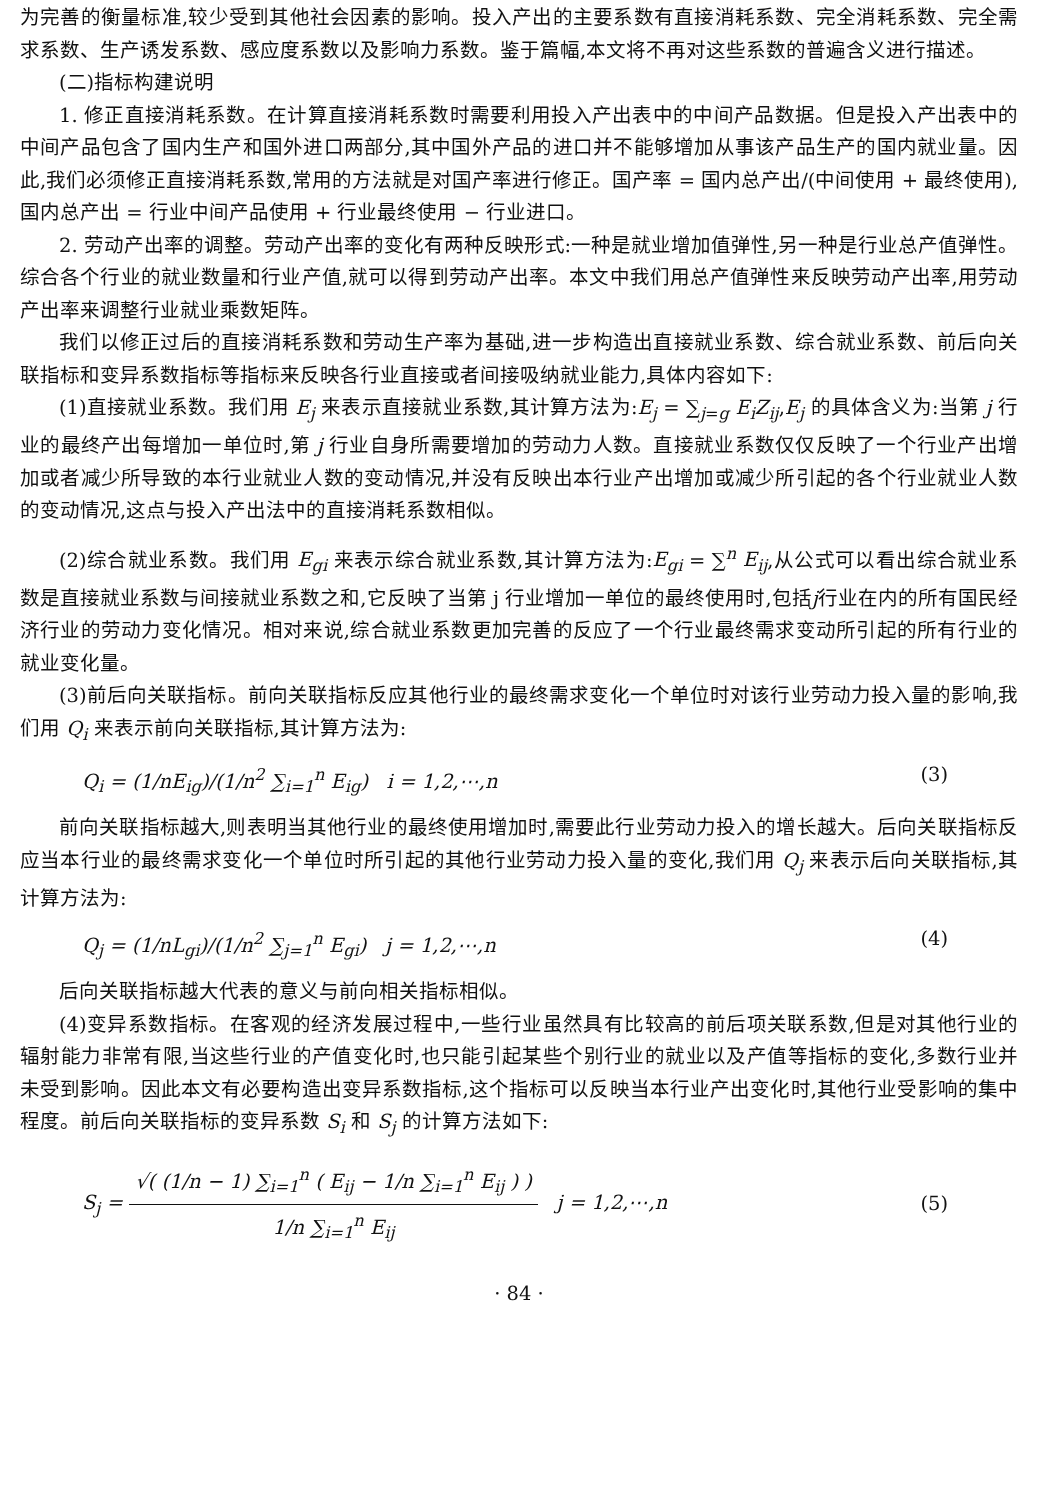为完善的衡量标准,较少受到其他社会因素的影响。投入产出的主要系数有直接消耗系数、完全消耗系数、完全需求系数、生产诱发系数、感应度系数以及影响力系数。鉴于篇幅,本文将不再对这些系数的普遍含义进行描述。
(二)指标构建说明
1. 修正直接消耗系数。在计算直接消耗系数时需要利用投入产出表中的中间产品数据。但是投入产出表中的中间产品包含了国内生产和国外进口两部分,其中国外产品的进口并不能够增加从事该产品生产的国内就业量。因此,我们必须修正直接消耗系数,常用的方法就是对国产率进行修正。国产率 = 国内总产出/(中间使用 + 最终使用),国内总产出 = 行业中间产品使用 + 行业最终使用 − 行业进口。
2. 劳动产出率的调整。劳动产出率的变化有两种反映形式:一种是就业增加值弹性,另一种是行业总产值弹性。综合各个行业的就业数量和行业产值,就可以得到劳动产出率。本文中我们用总产值弹性来反映劳动产出率,用劳动产出率来调整行业就业乘数矩阵。
我们以修正过后的直接消耗系数和劳动生产率为基础,进一步构造出直接就业系数、综合就业系数、前后向关联指标和变异系数指标等指标来反映各行业直接或者间接吸纳就业能力,具体内容如下:
(1)直接就业系数。我们用 E<sub>j</sub> 来表示直接就业系数,其计算方法为:E<sub>j</sub> = ∑<sub>j=g</sub> E<sub>i</sub>Z<sub>ij</sub>,E<sub>j</sub> 的具体含义为:当第 j 行业的最终产出每增加一单位时,第 j 行业自身所需要增加的劳动力人数。直接就业系数仅仅反映了一个行业产出增加或者减少所导致的本行业就业人数的变动情况,并没有反映出本行业产出增加或减少所引起的各个行业就业人数的变动情况,这点与投入产出法中的直接消耗系数相似。
(2)综合就业系数。我们用 E<sub>gi</sub> 来表示综合就业系数,其计算方法为:E<sub>gi</sub> = ∑<sup>n</sup> E<sub>ij</sub>,从公式可以看出综合就业系数是直接就业系数与间接就业系数之和,它反映了当第 j 行业增加一单位的最终使用时,包括j行业在内的所有国民经济行业的劳动力变化情况。相对来说,综合就业系数更加完善的反应了一个行业最终需求变动所引起的所有行业的就业变化量。
(3)前后向关联指标。前向关联指标反应其他行业的最终需求变化一个单位时对该行业劳动力投入量的影响,我们用 Q<sub>i</sub> 来表示前向关联指标,其计算方法为:
Q<sub>i</sub> = (1/nE<sub>ig</sub>)/(1/n<sup>2</sup> ∑<sub>i=1</sub><sup>n</sup> E<sub>ig</sub>) i = 1,2,⋯,n (3)
前向关联指标越大,则表明当其他行业的最终使用增加时,需要此行业劳动力投入的增长越大。后向关联指标反应当本行业的最终需求变化一个单位时所引起的其他行业劳动力投入量的变化,我们用 Q<sub>j</sub> 来表示后向关联指标,其计算方法为:
Q<sub>j</sub> = (1/nL<sub>gi</sub>)/(1/n<sup>2</sup> ∑<sub>j=1</sub><sup>n</sup> E<sub>gi</sub>) j = 1,2,⋯,n (4)
后向关联指标越大代表的意义与前向相关指标相似。
(4)变异系数指标。在客观的经济发展过程中,一些行业虽然具有比较高的前后项关联系数,但是对其他行业的辐射能力非常有限,当这些行业的产值变化时,也只能引起某些个别行业的就业以及产值等指标的变化,多数行业并未受到影响。因此本文有必要构造出变异系数指标,这个指标可以反映当本行业产出变化时,其他行业受影响的集中程度。前后向关联指标的变异系数 S<sub>i</sub> 和 S<sub>j</sub> 的计算方法如下:
S<sub>j</sub> = √( (1/n − 1) ∑<sub>i=1</sub><sup>n</sup> ( E<sub>ij</sub> − 1/n ∑<sub>i=1</sub><sup>n</sup> E<sub>ij</sub> ) ) 1/n ∑<sub>i=1</sub><sup>n</sup> E<sub>ij</sub> j = 1,2,⋯,n (5)
· 84 ·